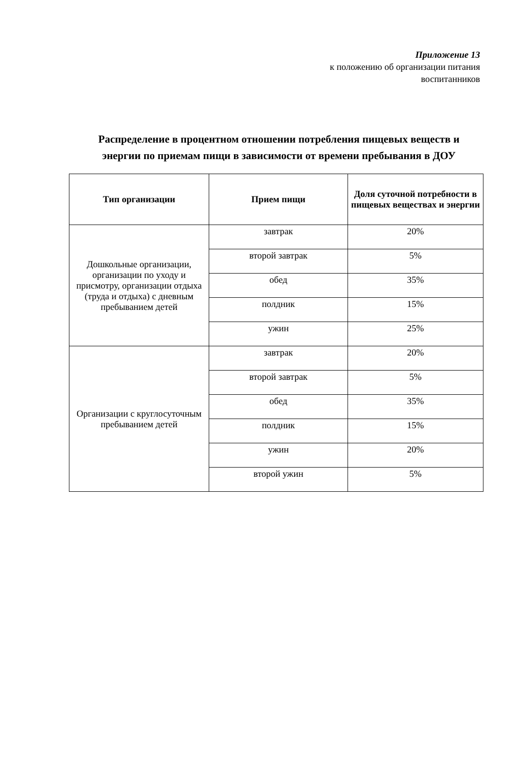Приложение 13
к положению об организации питания
воспитанников
Распределение в процентном отношении потребления пищевых веществ и энергии по приемам пищи в зависимости от времени пребывания в ДОУ
| Тип организации | Прием пищи | Доля суточной потребности в пищевых веществах и энергии |
| --- | --- | --- |
| Дошкольные организации, организации по уходу и присмотру, организации отдыха (труда и отдыха) с дневным пребыванием детей | завтрак | 20% |
| | второй завтрак | 5% |
| | обед | 35% |
| | полдник | 15% |
| | ужин | 25% |
| Организации с круглосуточным пребыванием детей | завтрак | 20% |
| | второй завтрак | 5% |
| | обед | 35% |
| | полдник | 15% |
| | ужин | 20% |
| | второй ужин | 5% |